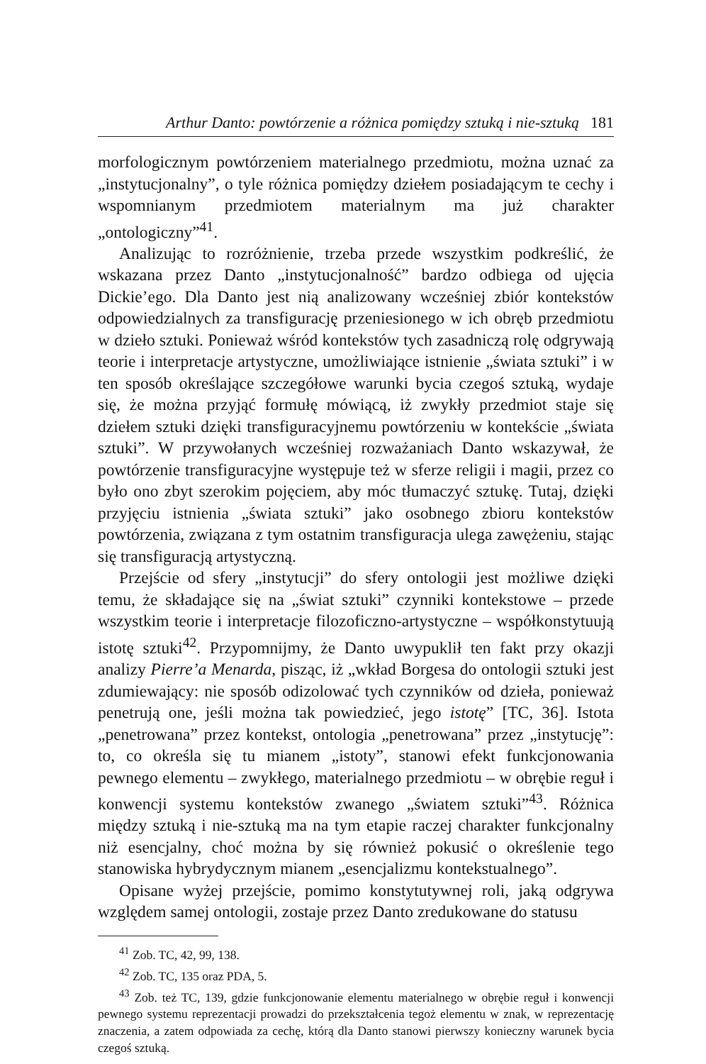Arthur Danto: powtórzenie a różnica pomiędzy sztuką i nie-sztuką 181
morfologicznym powtórzeniem materialnego przedmiotu, można uznać za „instytucjonalny”, o tyle różnica pomiędzy dziełem posiadającym te cechy i wspomnianym przedmiotem materialnym ma już charakter „ontologiczny”<sup>41</sup>.
Analizując to rozróżnienie, trzeba przede wszystkim podkreślić, że wskazana przez Danto „instytucjonalność” bardzo odbiega od ujęcia Dickie’ego. Dla Danto jest nią analizowany wcześniej zbiór kontekstów odpowiedzialnych za transfigurację przeniesionego w ich obręb przedmiotu w dzieło sztuki. Ponieważ wśród kontekstów tych zasadniczą rolę odgrywają teorie i interpretacje artystyczne, umożliwiające istnienie „świata sztuki” i w ten sposób określające szczegółowe warunki bycia czegoś sztuką, wydaje się, że można przyjąć formułę mówiącą, iż zwykły przedmiot staje się dziełem sztuki dzięki transfiguracyjnemu powtórzeniu w kontekście „świata sztuki”. W przywołanych wcześniej rozważaniach Danto wskazywał, że powtórzenie transfiguracyjne występuje też w sferze religii i magii, przez co było ono zbyt szerokim pojęciem, aby móc tłumaczyć sztukę. Tutaj, dzięki przyjęciu istnienia „świata sztuki” jako osobnego zbioru kontekstów powtórzenia, związana z tym ostatnim transfiguracja ulega zawężeniu, stając się transfiguracją artystyczną.
Przejście od sfery „instytucji” do sfery ontologii jest możliwe dzięki temu, że składające się na „świat sztuki” czynniki kontekstowe – przede wszystkim teorie i interpretacje filozoficzno-artystyczne – współkonstytuują istotę sztuki<sup>42</sup>. Przypomnijmy, że Danto uwypuklił ten fakt przy okazji analizy Pierre’a Menarda, pisząc, iż „wkład Borgesa do ontologii sztuki jest zdumiewający: nie sposób odizolować tych czynników od dzieła, ponieważ penetrują one, jeśli można tak powiedzieć, jego istotę” [TC, 36]. Istota „penetrowana” przez kontekst, ontologia „penetrowana” przez „instytucję”: to, co określa się tu mianem „istoty”, stanowi efekt funkcjonowania pewnego elementu – zwykłego, materialnego przedmiotu – w obrębie reguł i konwencji systemu kontekstów zwanego „światem sztuki”<sup>43</sup>. Różnica między sztuką i nie-sztuką ma na tym etapie raczej charakter funkcjonalny niż esencjalny, choć można by się również pokusić o określenie tego stanowiska hybrydycznym mianem „esencjalizmu kontekstualnego”.
Opisane wyżej przejście, pomimo konstytutywnej roli, jaką odgrywa względem samej ontologii, zostaje przez Danto zredukowane do statusu
<sup>41</sup> Zob. TC, 42, 99, 138.
<sup>42</sup> Zob. TC, 135 oraz PDA, 5.
<sup>43</sup> Zob. też TC, 139, gdzie funkcjonowanie elementu materialnego w obrębie reguł i konwencji pewnego systemu reprezentacji prowadzi do przekształcenia tegoż elementu w znak, w reprezentację znaczenia, a zatem odpowiada za cechę, którą dla Danto stanowi pierwszy konieczny warunek bycia czegoś sztuką.